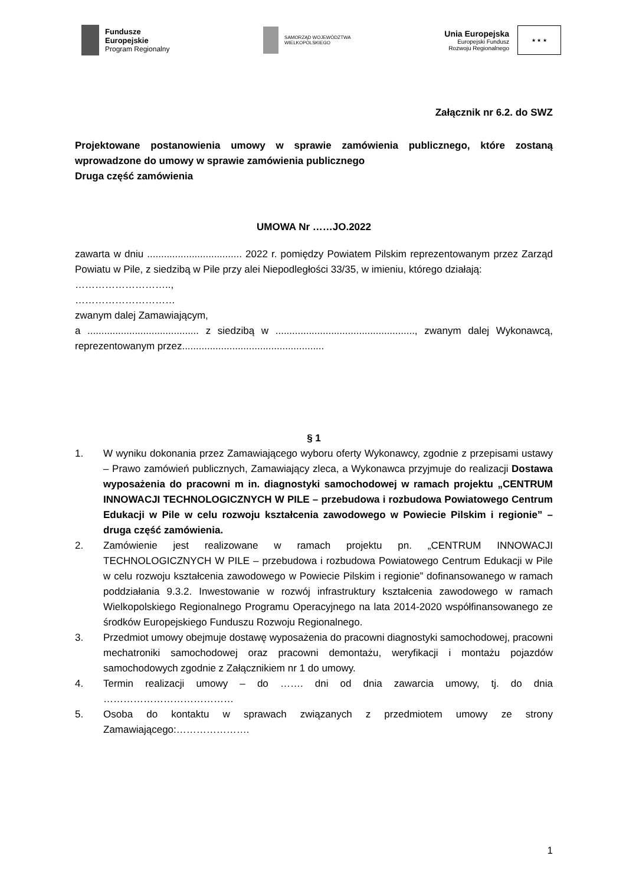Fundusze
Europejskie
Program Regionalny
SAMORZĄD WOJEWÓDZTWA
WIELKOPOLSKIEGO
Unia Europejska
Europejski Fundusz
Rozwoju Regionalnego
★ ★ ★
Załącznik nr 6.2. do SWZ
Projektowane postanowienia umowy w sprawie zamówienia publicznego, które zostaną wprowadzone do umowy w sprawie zamówienia publicznego
Druga część zamówienia
UMOWA Nr ……JO.2022
zawarta w dniu .................................. 2022 r. pomiędzy Powiatem Pilskim reprezentowanym przez Zarząd Powiatu w Pile, z siedzibą w Pile przy alei Niepodległości 33/35, w imieniu, którego działają:
………………………..,
…………………………
zwanym dalej Zamawiającym,
a ........................................ z siedzibą w .................................................., zwanym dalej Wykonawcą, reprezentowanym przez...................................................
§ 1
1. W wyniku dokonania przez Zamawiającego wyboru oferty Wykonawcy, zgodnie z przepisami ustawy – Prawo zamówień publicznych, Zamawiający zleca, a Wykonawca przyjmuje do realizacji Dostawa wyposażenia do pracowni m in. diagnostyki samochodowej w ramach projektu „CENTRUM INNOWACJI TECHNOLOGICZNYCH W PILE – przebudowa i rozbudowa Powiatowego Centrum Edukacji w Pile w celu rozwoju kształcenia zawodowego w Powiecie Pilskim i regionie” – druga część zamówienia.
2. Zamówienie jest realizowane w ramach projektu pn. „CENTRUM INNOWACJI TECHNOLOGICZNYCH W PILE – przebudowa i rozbudowa Powiatowego Centrum Edukacji w Pile w celu rozwoju kształcenia zawodowego w Powiecie Pilskim i regionie” dofinansowanego w ramach poddziałania 9.3.2. Inwestowanie w rozwój infrastruktury kształcenia zawodowego w ramach Wielkopolskiego Regionalnego Programu Operacyjnego na lata 2014-2020 współfinansowanego ze środków Europejskiego Funduszu Rozwoju Regionalnego.
3. Przedmiot umowy obejmuje dostawę wyposażenia do pracowni diagnostyki samochodowej, pracowni mechatroniki samochodowej oraz pracowni demontażu, weryfikacji i montażu pojazdów samochodowych zgodnie z Załącznikiem nr 1 do umowy.
4. Termin realizacji umowy – do ……. dni od dnia zawarcia umowy, tj. do dnia …………………………………
5. Osoba do kontaktu w sprawach związanych z przedmiotem umowy ze strony Zamawiającego:………………….
1